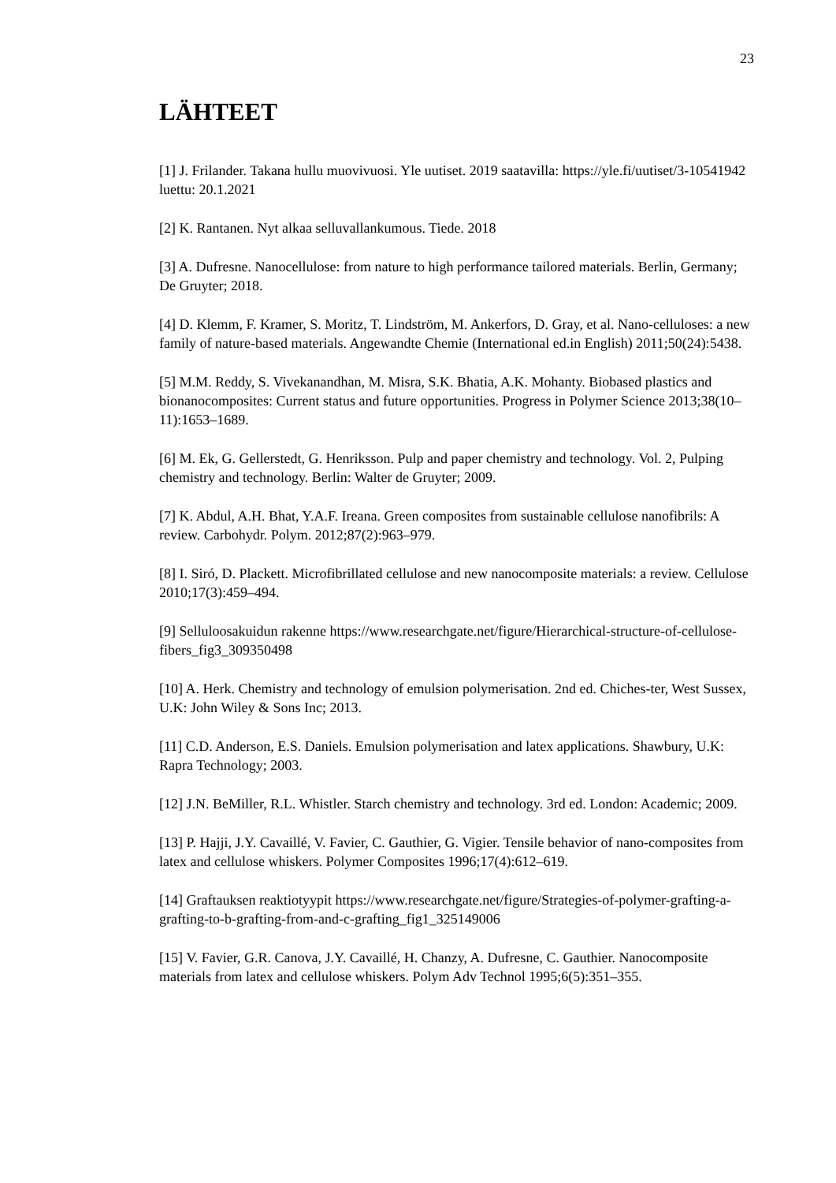23
LÄHTEET
[1] J. Frilander. Takana hullu muovivuosi. Yle uutiset. 2019 saatavilla: https://yle.fi/uutiset/3-10541942 luettu: 20.1.2021
[2] K. Rantanen. Nyt alkaa selluvallankumous. Tiede. 2018
[3] A. Dufresne. Nanocellulose: from nature to high performance tailored materials. Berlin, Germany; De Gruyter; 2018.
[4] D. Klemm, F. Kramer, S. Moritz, T. Lindström, M. Ankerfors, D. Gray, et al. Nano-celluloses: a new family of nature-based materials. Angewandte Chemie (International ed.in English) 2011;50(24):5438.
[5] M.M. Reddy, S. Vivekanandhan, M. Misra, S.K. Bhatia, A.K. Mohanty. Biobased plastics and bionanocomposites: Current status and future opportunities. Progress in Polymer Science 2013;38(10–11):1653–1689.
[6] M. Ek, G. Gellerstedt, G. Henriksson. Pulp and paper chemistry and technology. Vol. 2, Pulping chemistry and technology. Berlin: Walter de Gruyter; 2009.
[7] K. Abdul, A.H. Bhat, Y.A.F. Ireana. Green composites from sustainable cellulose nanofibrils: A review. Carbohydr. Polym. 2012;87(2):963–979.
[8] I. Siró, D. Plackett. Microfibrillated cellulose and new nanocomposite materials: a review. Cellulose 2010;17(3):459–494.
[9] Selluloosakuidun rakenne https://www.researchgate.net/figure/Hierarchical-structure-of-cellulose-fibers_fig3_309350498
[10] A. Herk. Chemistry and technology of emulsion polymerisation. 2nd ed. Chiches-ter, West Sussex, U.K: John Wiley & Sons Inc; 2013.
[11] C.D. Anderson, E.S. Daniels. Emulsion polymerisation and latex applications. Shawbury, U.K: Rapra Technology; 2003.
[12] J.N. BeMiller, R.L. Whistler. Starch chemistry and technology. 3rd ed. London: Academic; 2009.
[13] P. Hajji, J.Y. Cavaillé, V. Favier, C. Gauthier, G. Vigier. Tensile behavior of nano-composites from latex and cellulose whiskers. Polymer Composites 1996;17(4):612–619.
[14] Graftauksen reaktiotyypit https://www.researchgate.net/figure/Strategies-of-polymer-grafting-a-grafting-to-b-grafting-from-and-c-grafting_fig1_325149006
[15] V. Favier, G.R. Canova, J.Y. Cavaillé, H. Chanzy, A. Dufresne, C. Gauthier. Nanocomposite materials from latex and cellulose whiskers. Polym Adv Technol 1995;6(5):351–355.